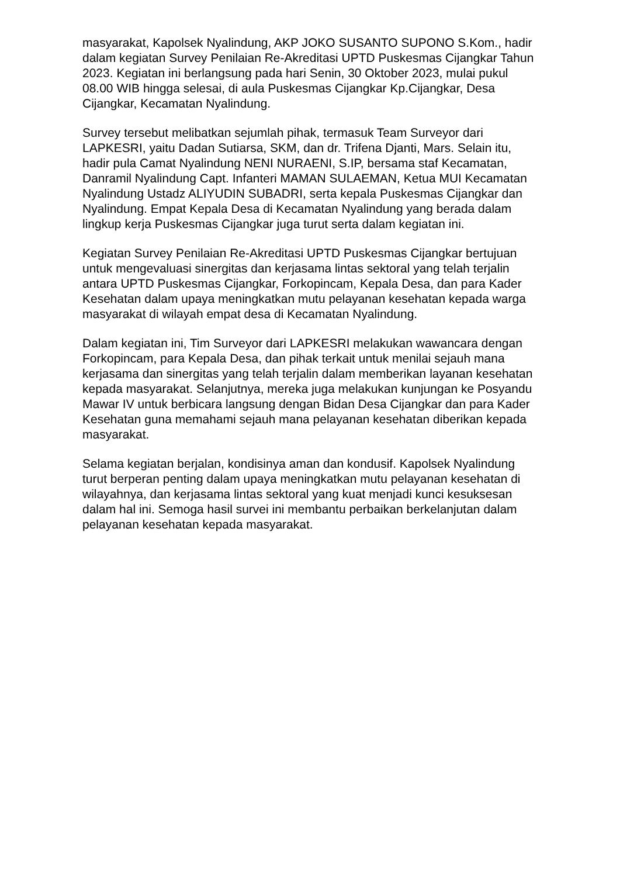masyarakat, Kapolsek Nyalindung, AKP JOKO SUSANTO SUPONO S.Kom., hadir dalam kegiatan Survey Penilaian Re-Akreditasi UPTD Puskesmas Cijangkar Tahun 2023. Kegiatan ini berlangsung pada hari Senin, 30 Oktober 2023, mulai pukul 08.00 WIB hingga selesai, di aula Puskesmas Cijangkar Kp.Cijangkar, Desa Cijangkar, Kecamatan Nyalindung.
Survey tersebut melibatkan sejumlah pihak, termasuk Team Surveyor dari LAPKESRI, yaitu Dadan Sutiarsa, SKM, dan dr. Trifena Djanti, Mars. Selain itu, hadir pula Camat Nyalindung NENI NURAENI, S.IP, bersama staf Kecamatan, Danramil Nyalindung Capt. Infanteri MAMAN SULAEMAN, Ketua MUI Kecamatan Nyalindung Ustadz ALIYUDIN SUBADRI, serta kepala Puskesmas Cijangkar dan Nyalindung. Empat Kepala Desa di Kecamatan Nyalindung yang berada dalam lingkup kerja Puskesmas Cijangkar juga turut serta dalam kegiatan ini.
Kegiatan Survey Penilaian Re-Akreditasi UPTD Puskesmas Cijangkar bertujuan untuk mengevaluasi sinergitas dan kerjasama lintas sektoral yang telah terjalin antara UPTD Puskesmas Cijangkar, Forkopincam, Kepala Desa, dan para Kader Kesehatan dalam upaya meningkatkan mutu pelayanan kesehatan kepada warga masyarakat di wilayah empat desa di Kecamatan Nyalindung.
Dalam kegiatan ini, Tim Surveyor dari LAPKESRI melakukan wawancara dengan Forkopincam, para Kepala Desa, dan pihak terkait untuk menilai sejauh mana kerjasama dan sinergitas yang telah terjalin dalam memberikan layanan kesehatan kepada masyarakat. Selanjutnya, mereka juga melakukan kunjungan ke Posyandu Mawar IV untuk berbicara langsung dengan Bidan Desa Cijangkar dan para Kader Kesehatan guna memahami sejauh mana pelayanan kesehatan diberikan kepada masyarakat.
Selama kegiatan berjalan, kondisinya aman dan kondusif. Kapolsek Nyalindung turut berperan penting dalam upaya meningkatkan mutu pelayanan kesehatan di wilayahnya, dan kerjasama lintas sektoral yang kuat menjadi kunci kesuksesan dalam hal ini. Semoga hasil survei ini membantu perbaikan berkelanjutan dalam pelayanan kesehatan kepada masyarakat.